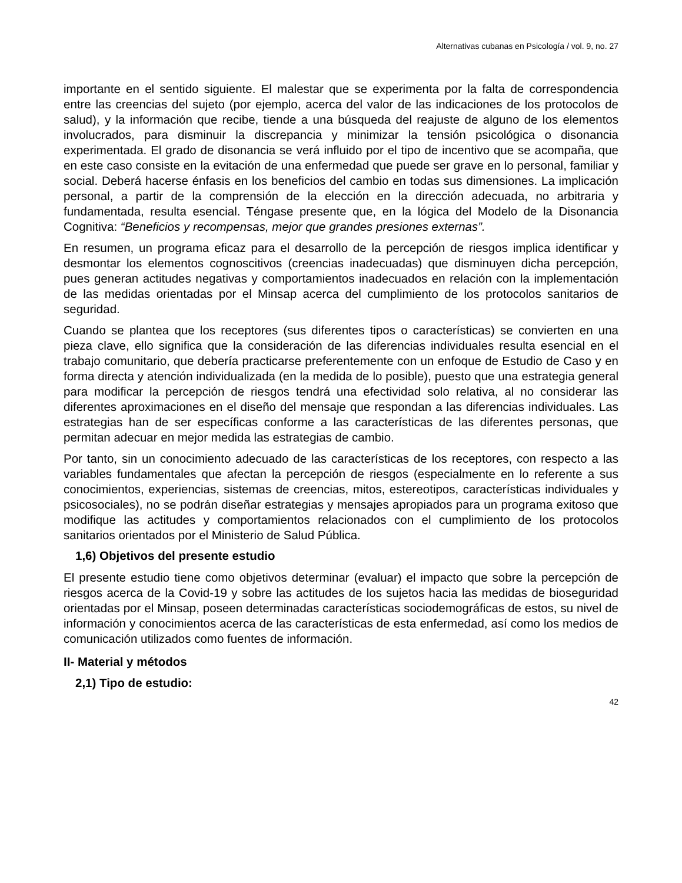Alternativas cubanas en Psicología / vol. 9, no. 27
importante en el sentido siguiente. El malestar que se experimenta por la falta de correspondencia entre las creencias del sujeto (por ejemplo, acerca del valor de las indicaciones de los protocolos de salud), y la información que recibe, tiende a una búsqueda del reajuste de alguno de los elementos involucrados, para disminuir la discrepancia y minimizar la tensión psicológica o disonancia experimentada. El grado de disonancia se verá influido por el tipo de incentivo que se acompaña, que en este caso consiste en la evitación de una enfermedad que puede ser grave en lo personal, familiar y social. Deberá hacerse énfasis en los beneficios del cambio en todas sus dimensiones. La implicación personal, a partir de la comprensión de la elección en la dirección adecuada, no arbitraria y fundamentada, resulta esencial. Téngase presente que, en la lógica del Modelo de la Disonancia Cognitiva: “Beneficios y recompensas, mejor que grandes presiones externas”.
En resumen, un programa eficaz para el desarrollo de la percepción de riesgos implica identificar y desmontar los elementos cognoscitivos (creencias inadecuadas) que disminuyen dicha percepción, pues generan actitudes negativas y comportamientos inadecuados en relación con la implementación de las medidas orientadas por el Minsap acerca del cumplimiento de los protocolos sanitarios de seguridad.
Cuando se plantea que los receptores (sus diferentes tipos o características) se convierten en una pieza clave, ello significa que la consideración de las diferencias individuales resulta esencial en el trabajo comunitario, que debería practicarse preferentemente con un enfoque de Estudio de Caso y en forma directa y atención individualizada (en la medida de lo posible), puesto que una estrategia general para modificar la percepción de riesgos tendrá una efectividad solo relativa, al no considerar las diferentes aproximaciones en el diseño del mensaje que respondan a las diferencias individuales. Las estrategias han de ser específicas conforme a las características de las diferentes personas, que permitan adecuar en mejor medida las estrategias de cambio.
Por tanto, sin un conocimiento adecuado de las características de los receptores, con respecto a las variables fundamentales que afectan la percepción de riesgos (especialmente en lo referente a sus conocimientos, experiencias, sistemas de creencias, mitos, estereotipos, características individuales y psicosociales), no se podrán diseñar estrategias y mensajes apropiados para un programa exitoso que modifique las actitudes y comportamientos relacionados con el cumplimiento de los protocolos sanitarios orientados por el Ministerio de Salud Pública.
1,6) Objetivos del presente estudio
El presente estudio tiene como objetivos determinar (evaluar) el impacto que sobre la percepción de riesgos acerca de la Covid-19 y sobre las actitudes de los sujetos hacia las medidas de bioseguridad orientadas por el Minsap, poseen determinadas características sociodemográficas de estos, su nivel de información y conocimientos acerca de las características de esta enfermedad, así como los medios de comunicación utilizados como fuentes de información.
II- Material y métodos
2,1) Tipo de estudio:
42